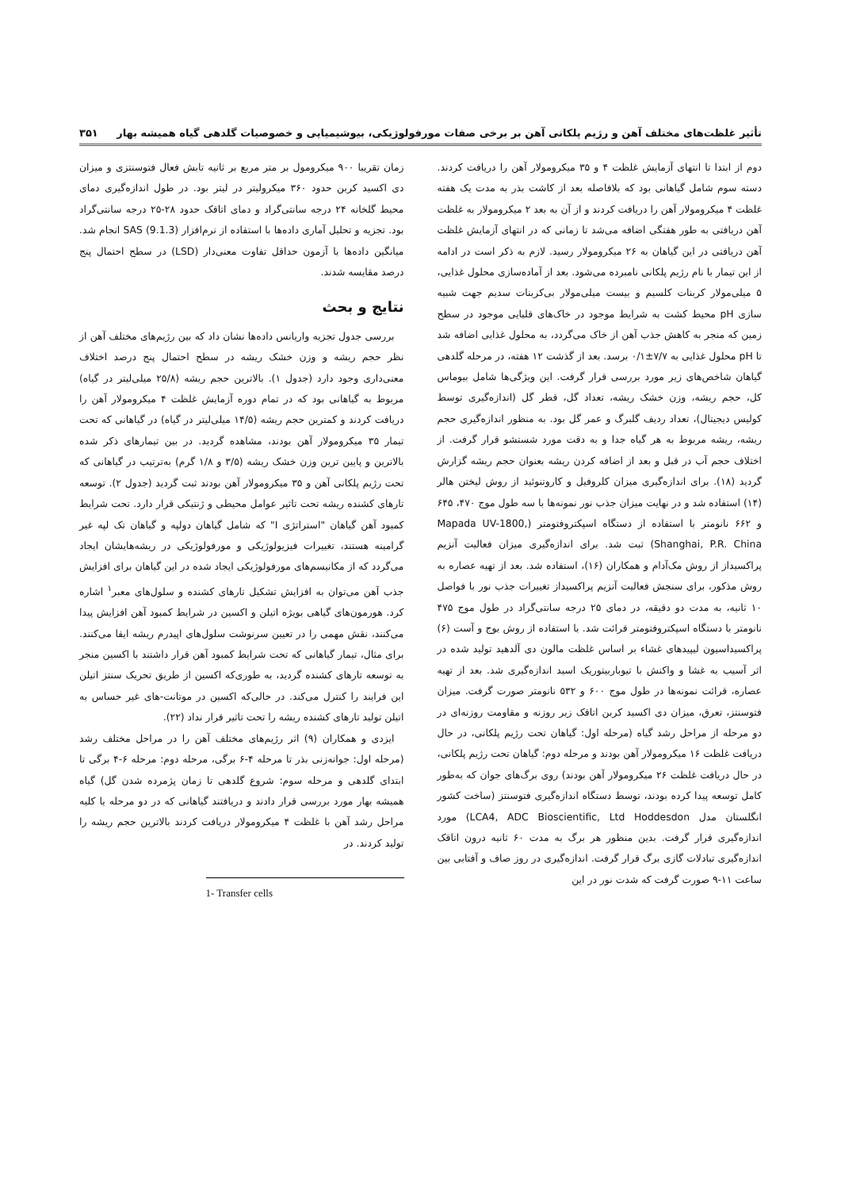تأثیر غلظت‌های مختلف آهن و رژیم پلکانی آهن بر برخی صفات مورفولوژیکی، بیوشیمیایی و خصوصیات گلدهی گیاه همیشه بهار ۳۵۱
دوم از ابتدا تا انتهای آزمایش غلظت ۴ و ۳۵ میکرومولار آهن را دریافت کردند. دسته سوم شامل گیاهانی بود که بلافاصله بعد از کاشت بذر به مدت یک هفته غلظت ۴ میکرومولار آهن را دریافت کردند و از آن به بعد ۲ میکرومولار به غلظت آهن دریافتی به طور هفتگی اضافه می‌شد تا زمانی که در انتهای آزمایش غلظت آهن دریافتی در این گیاهان به ۲۶ میکرومولار رسید. لازم به ذکر است در ادامه از این تیمار با نام رژیم پلکانی نامبرده می‌شود. بعد از آماده‌سازی محلول غذایی، ۵ میلی‌مولار کربنات کلسیم و بیست میلی‌مولار بی‌کربنات سدیم جهت شبیه سازی pH محیط کشت به شرایط موجود در خاک‌های قلیایی موجود در سطح زمین که منجر به کاهش جذب آهن از خاک می‌گردد، به محلول غذایی اضافه شد تا pH محلول غذایی به ۷/۷±۰/۱ برسد. بعد از گذشت ۱۲ هفته، در مرحله گلدهی گیاهان شاخص‌های زیر مورد بررسی قرار گرفت. این ویژگی‌ها شامل بیوماس کل، حجم ریشه، وزن خشک ریشه، تعداد گل، قطر گل (اندازه‌گیری توسط کولیس دیجیتال)، تعداد ردیف گلبرگ و عمر گل بود. به منظور اندازه‌گیری حجم ریشه، ریشه مربوط به هر گیاه جدا و به دقت مورد شستشو قرار گرفت. از اختلاف حجم آب در قبل و بعد از اضافه کردن ریشه بعنوان حجم ریشه گزارش گردید (۱۸). برای اندازه‌گیری میزان کلروفیل و کاروتنوئید از روش لیختن هالر (۱۴) استفاده شد و در نهایت میزان جذب نور نمونه‌ها با سه طول موج ۴۷۰، ۶۴۵ و ۶۶۲ نانومتر با استفاده از دستگاه اسپکتروفتومتر (Mapada UV-1800, Shanghai, P.R. China) ثبت شد. برای اندازه‌گیری میزان فعالیت آنزیم پراکسیداز از روش مک‌آدام و همکاران (۱۶)، استفاده شد. بعد از تهیه عصاره به روش مذکور، برای سنجش فعالیت آنزیم پراکسیداز تغییرات جذب نور با فواصل ۱۰ ثانیه، به مدت دو دقیقه، در دمای ۲۵ درجه سانتی‌گراد در طول موج ۴۷۵ نانومتر با دستگاه اسپکتروفتومتر قرائت شد. با استفاده از روش بوج و آست (۶) پراکسیداسیون لیپیدهای غشاء بر اساس غلظت مالون دی آلدهید تولید شده در اثر آسیب به غشا و واکنش با تیوباربیتوریک اسید اندازه‌گیری شد. بعد از تهیه عصاره، قرائت نمونه‌ها در طول موج ۶۰۰ و ۵۳۲ نانومتر صورت گرفت. میزان فتوسنتز، تعرق، میزان دی اکسید کربن اتاقک زیر روزنه و مقاومت روزنه‌ای در دو مرحله از مراحل رشد گیاه (مرحله اول: گیاهان تحت رژیم پلکانی، در حال دریافت غلظت ۱۶ میکرومولار آهن بودند و مرحله دوم: گیاهان تحت رژیم پلکانی، در حال دریافت غلظت ۲۶ میکرومولار آهن بودند) روی برگ‌های جوان که به‌طور کامل توسعه پیدا کرده بودند، توسط دستگاه اندازه‌گیری فتوسنتز (ساخت کشور انگلستان مدل LCA4, ADC Bioscientific, Ltd Hoddesdon) مورد اندازه‌گیری قرار گرفت. بدین منظور هر برگ به مدت ۶۰ ثانیه درون اتاقک اندازه‌گیری تبادلات گازی برگ قرار گرفت. اندازه‌گیری در روز صاف و آفتابی بین ساعت ۱۱-۹ صورت گرفت که شدت نور در این
زمان تقریبا ۹۰۰ میکرومول بر متر مربع بر ثانیه تابش فعال فتوسنتزی و میزان دی اکسید کربن حدود ۳۶۰ میکرولیتر در لیتر بود. در طول اندازه‌گیری دمای محیط گلخانه ۲۴ درجه سانتی‌گراد و دمای اتاقک حدود ۲۸-۲۵ درجه سانتی‌گراد بود. تجزیه و تحلیل آماری داده‌ها با استفاده از نرم‌افزار SAS (9.1.3) انجام شد. میانگین داده‌ها با آزمون حداقل تفاوت معنی‌دار (LSD) در سطح احتمال پنج درصد مقایسه شدند.
نتایج و بحث
بررسی جدول تجزیه واریانس داده‌ها نشان داد که بین رژیم‌های مختلف آهن از نظر حجم ریشه و وزن خشک ریشه در سطح احتمال پنج درصد اختلاف معنی‌داری وجود دارد (جدول ۱). بالاترین حجم ریشه (۲۵/۸ میلی‌لیتر در گیاه) مربوط به گیاهانی بود که در تمام دوره آزمایش غلظت ۴ میکرومولار آهن را دریافت کردند و کمترین حجم ریشه (۱۴/۵ میلی‌لیتر در گیاه) در گیاهانی که تحت تیمار ۳۵ میکرومولار آهن بودند، مشاهده گردید. در بین تیمارهای ذکر شده بالاترین و پایین ترین وزن خشک ریشه (۳/۵ و ۱/۸ گرم) به‌ترتیب در گیاهانی که تحت رژیم پلکانی آهن و ۳۵ میکرومولار آهن بودند ثبت گردید (جدول ۲). توسعه تارهای کشنده ریشه تحت تاثیر عوامل محیطی و ژنتیکی قرار دارد. تحت شرایط کمبود آهن گیاهان "استراتژی I" که شامل گیاهان دولپه و گیاهان تک لپه غیر گرامینه هستند، تغییرات فیزیولوژیکی و مورفولوژیکی در ریشه‌هایشان ایجاد می‌گردد که از مکانیسم‌های مورفولوژیکی ایجاد شده در این گیاهان برای افزایش جذب آهن می‌توان به افزایش تشکیل تارهای کشنده و سلول‌های معبر<sup>۱</sup> اشاره کرد. هورمون‌های گیاهی بویژه اتیلن و اکسین در شرایط کمبود آهن افزایش پیدا می‌کنند، نقش مهمی را در تعیین سرنوشت سلول‌های اپیدرم ریشه ایفا می‌کنند. برای مثال، تیمار گیاهانی که تحت شرایط کمبود آهن قرار داشتند با اکسین منجر به توسعه تارهای کشنده گردید، به طوری‌که اکسین از طریق تحریک سنتز اتیلن این فرایند را کنترل می‌کند. در حالی‌که اکسین در موتانت-های غیر حساس به اتیلن تولید تارهای کشنده ریشه را تحت تاثیر قرار نداد (۲۲).
ایزدی و همکاران (۹) اثر رژیم‌های مختلف آهن را در مراحل مختلف رشد (مرحله اول: جوانه‌زنی بذر تا مرحله ۴-۶ برگی، مرحله دوم: مرحله ۶-۴ برگی تا ابتدای گلدهی و مرحله سوم: شروع گلدهی تا زمان پژمرده شدن گل) گیاه همیشه بهار مورد بررسی قرار دادند و دریافتند گیاهانی که در دو مرحله یا کلیه مراحل رشد آهن با غلظت ۴ میکرومولار دریافت کردند بالاترین حجم ریشه را تولید کردند. در
1- Transfer cells